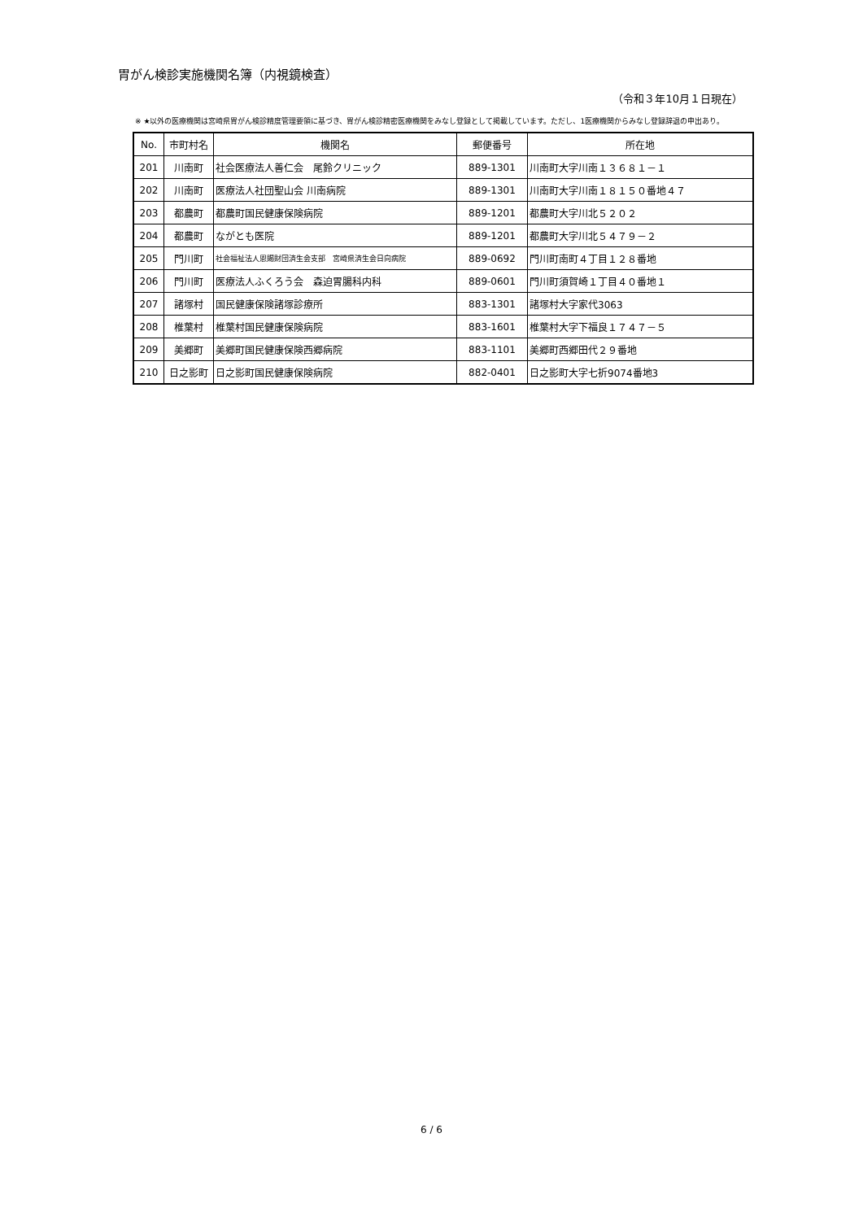胃がん検診実施機関名簿（内視鏡検査）
（令和３年10月１日現在）
※ ★以外の医療機関は宮崎県胃がん検診精度管理要領に基づき、胃がん検診精密医療機関をみなし登録として掲載しています。ただし、1医療機関からみなし登録辞退の申出あり。
| No. | 市町村名 | 機関名 | 郵便番号 | 所在地 |
| --- | --- | --- | --- | --- |
| 201 | 川南町 | 社会医療法人善仁会 尾鈴クリニック | 889-1301 | 川南町大字川南１３６８１－１ |
| 202 | 川南町 | 医療法人社団聖山会 川南病院 | 889-1301 | 川南町大字川南１８１５０番地４７ |
| 203 | 都農町 | 都農町国民健康保険病院 | 889-1201 | 都農町大字川北５２０２ |
| 204 | 都農町 | ながとも医院 | 889-1201 | 都農町大字川北５４７９－２ |
| 205 | 門川町 | 社会福祉法人恩賜財団済生会支部 宮崎県済生会日向病院 | 889-0692 | 門川町南町４丁目１２８番地 |
| 206 | 門川町 | 医療法人ふくろう会 森迫胃腸科内科 | 889-0601 | 門川町須賀崎１丁目４０番地１ |
| 207 | 諸塚村 | 国民健康保険諸塚診療所 | 883-1301 | 諸塚村大字家代3063 |
| 208 | 椎葉村 | 椎葉村国民健康保険病院 | 883-1601 | 椎葉村大字下福良１７４７－５ |
| 209 | 美郷町 | 美郷町国民健康保険西郷病院 | 883-1101 | 美郷町西郷田代２９番地 |
| 210 | 日之影町 | 日之影町国民健康保険病院 | 882-0401 | 日之影町大字七折9074番地3 |
6 / 6